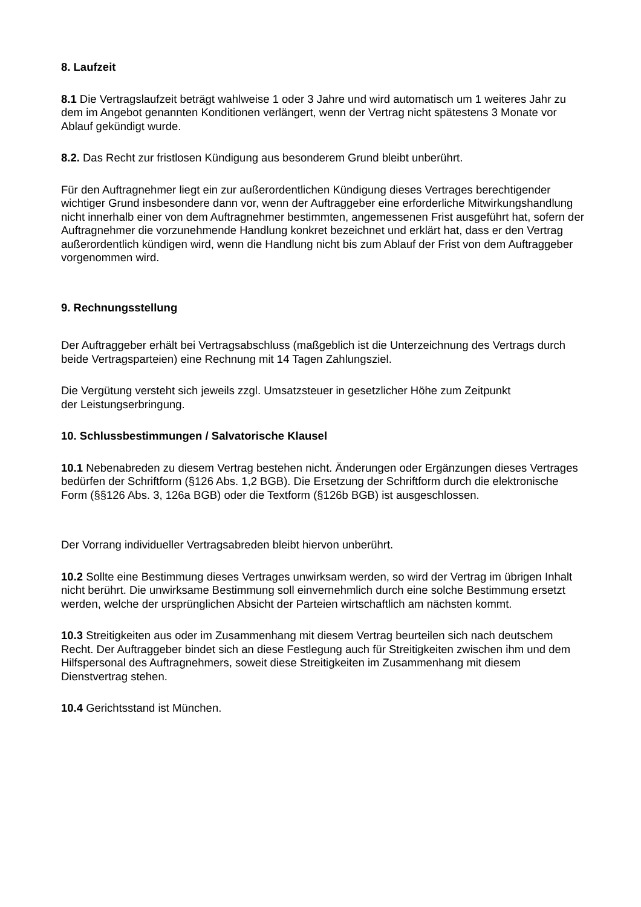8. Laufzeit
8.1 Die Vertragslaufzeit beträgt wahlweise 1 oder 3 Jahre und wird automatisch um 1 weiteres Jahr zu dem im Angebot genannten Konditionen verlängert, wenn der Vertrag nicht spätestens 3 Monate vor Ablauf gekündigt wurde.
8.2. Das Recht zur fristlosen Kündigung aus besonderem Grund bleibt unberührt.
Für den Auftragnehmer liegt ein zur außerordentlichen Kündigung dieses Vertrages berechtigender wichtiger Grund insbesondere dann vor, wenn der Auftraggeber eine erforderliche Mitwirkungshandlung nicht innerhalb einer von dem Auftragnehmer bestimmten, angemessenen Frist ausgeführt hat, sofern der Auftragnehmer die vorzunehmende Handlung konkret bezeichnet und erklärt hat, dass er den Vertrag außerordentlich kündigen wird, wenn die Handlung nicht bis zum Ablauf der Frist von dem Auftraggeber vorgenommen wird.
9. Rechnungsstellung
Der Auftraggeber erhält bei Vertragsabschluss (maßgeblich ist die Unterzeichnung des Vertrags durch beide Vertragsparteien) eine Rechnung mit 14 Tagen Zahlungsziel.
Die Vergütung versteht sich jeweils zzgl. Umsatzsteuer in gesetzlicher Höhe zum Zeitpunkt
der Leistungserbringung.
10. Schlussbestimmungen / Salvatorische Klausel
10.1 Nebenabreden zu diesem Vertrag bestehen nicht. Änderungen oder Ergänzungen dieses Vertrages bedürfen der Schriftform (§126 Abs. 1,2 BGB). Die Ersetzung der Schriftform durch die elektronische Form (§§126 Abs. 3, 126a BGB) oder die Textform (§126b BGB) ist ausgeschlossen.
Der Vorrang individueller Vertragsabreden bleibt hiervon unberührt.
10.2 Sollte eine Bestimmung dieses Vertrages unwirksam werden, so wird der Vertrag im übrigen Inhalt nicht berührt. Die unwirksame Bestimmung soll einvernehmlich durch eine solche Bestimmung ersetzt werden, welche der ursprünglichen Absicht der Parteien wirtschaftlich am nächsten kommt.
10.3 Streitigkeiten aus oder im Zusammenhang mit diesem Vertrag beurteilen sich nach deutschem Recht. Der Auftraggeber bindet sich an diese Festlegung auch für Streitigkeiten zwischen ihm und dem Hilfspersonal des Auftragnehmers, soweit diese Streitigkeiten im Zusammenhang mit diesem Dienstvertrag stehen.
10.4 Gerichtsstand ist München.